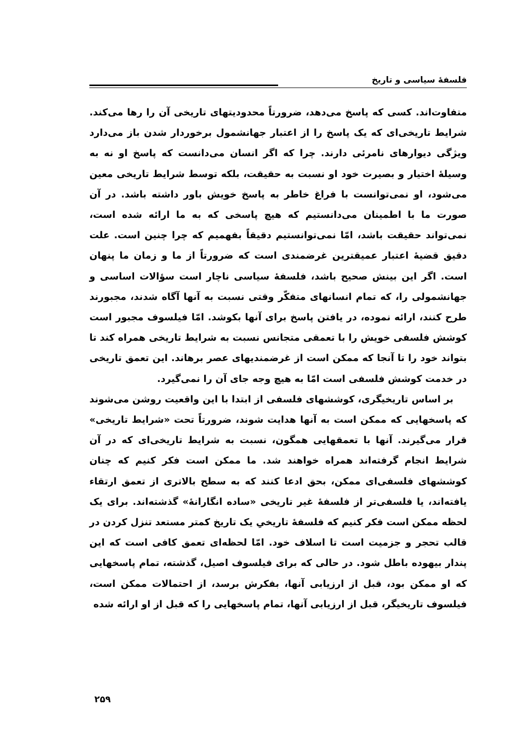فلسفهٔ سیاسی و تاریخ
متفاوت‌اند. کسی که پاسخ می‌دهد، ضرورتاً محدودیتهای تاریخی آن را رها می‌کند. شرایط تاریخی‌ای که یک پاسخ را از اعتبار جهانشمول برخوردار شدن باز می‌دارد ویژگی دیوارهای نامرئی دارند. چرا که اگر انسان می‌دانست که پاسخ او نه به وسیلهٔ اختیار و بصیرت خود او نسبت به حقیقت، بلکه توسط شرایط تاریخی معین می‌شود، او نمی‌توانست با فراغ خاطر به پاسخ خویش باور داشته باشد. در آن صورت ما با اطمینان می‌دانستیم که هیچ پاسخی که به ما ارائه شده است، نمی‌تواند حقیقت باشد، امّا نمی‌توانستیم دقیقاً بفهمیم که چرا چنین است. علت دقیق قضیهٔ اعتبار عمیقترین غرضمندی است که ضرورتاً از ما و زمان ما پنهان است. اگر این بینش صحیح باشد، فلسفهٔ سیاسی ناچار است سؤالات اساسی و جهانشمولی را، که تمام انسانهای متفکّر وقتی نسبت به آنها آگاه شدند، مجبورند طرح کنند، ارائه نموده، در یافتن پاسخ برای آنها بکوشد. امّا فیلسوف مجبور است کوشش فلسفی خویش را با تعمقی متجانس نسبت به شرایط تاریخی همراه کند تا بتواند خود را تا آنجا که ممکن است از غرضمندیهای عصر برهاند. این تعمق تاریخی در خدمت کوشش فلسفی است امّا به هیچ وجه جای آن را نمی‌گیرد.
بر اساس تاریخیگری، کوششهای فلسفی از ابتدا با این واقعیت روشن می‌شوند که پاسخهایی که ممکن است به آنها هدایت شوند، ضرورتاً تحت «شرایط تاریخی» قرار می‌گیرند. آنها با تعمقهایی همگون، نسبت به شرایط تاریخی‌ای که در آن شرایط انجام گرفته‌اند همراه خواهند شد. ما ممکن است فکر کنیم که چنان کوششهای فلسفی‌ای ممکن، بحق ادعا کنند که به سطح بالاتری از تعمق ارتقاء یافته‌اند، یا فلسفی‌تر از فلسفهٔ غیر تاریخی «ساده انگارانهٔ» گذشته‌اند. برای یک لحظه ممکن است فکر کنیم که فلسفهٔ تاریخیِ یک تاریخ کمتر مستعد تنزل کردن در قالب تحجر و جزمیت است تا اسلاف خود. امّا لحظه‌ای تعمق کافی است که این پندار بیهوده باطل شود. در حالی که برای فیلسوف اصیل، گذشته، تمام پاسخهایی که او ممکن بود، قبل از ارزیابی آنها، بفکرش برسد، از احتمالات ممکن است، فیلسوف تاریخیگر، قبل از ارزیابی آنها، تمام پاسخهایی را که قبل از او ارائه شده
۲۵۹